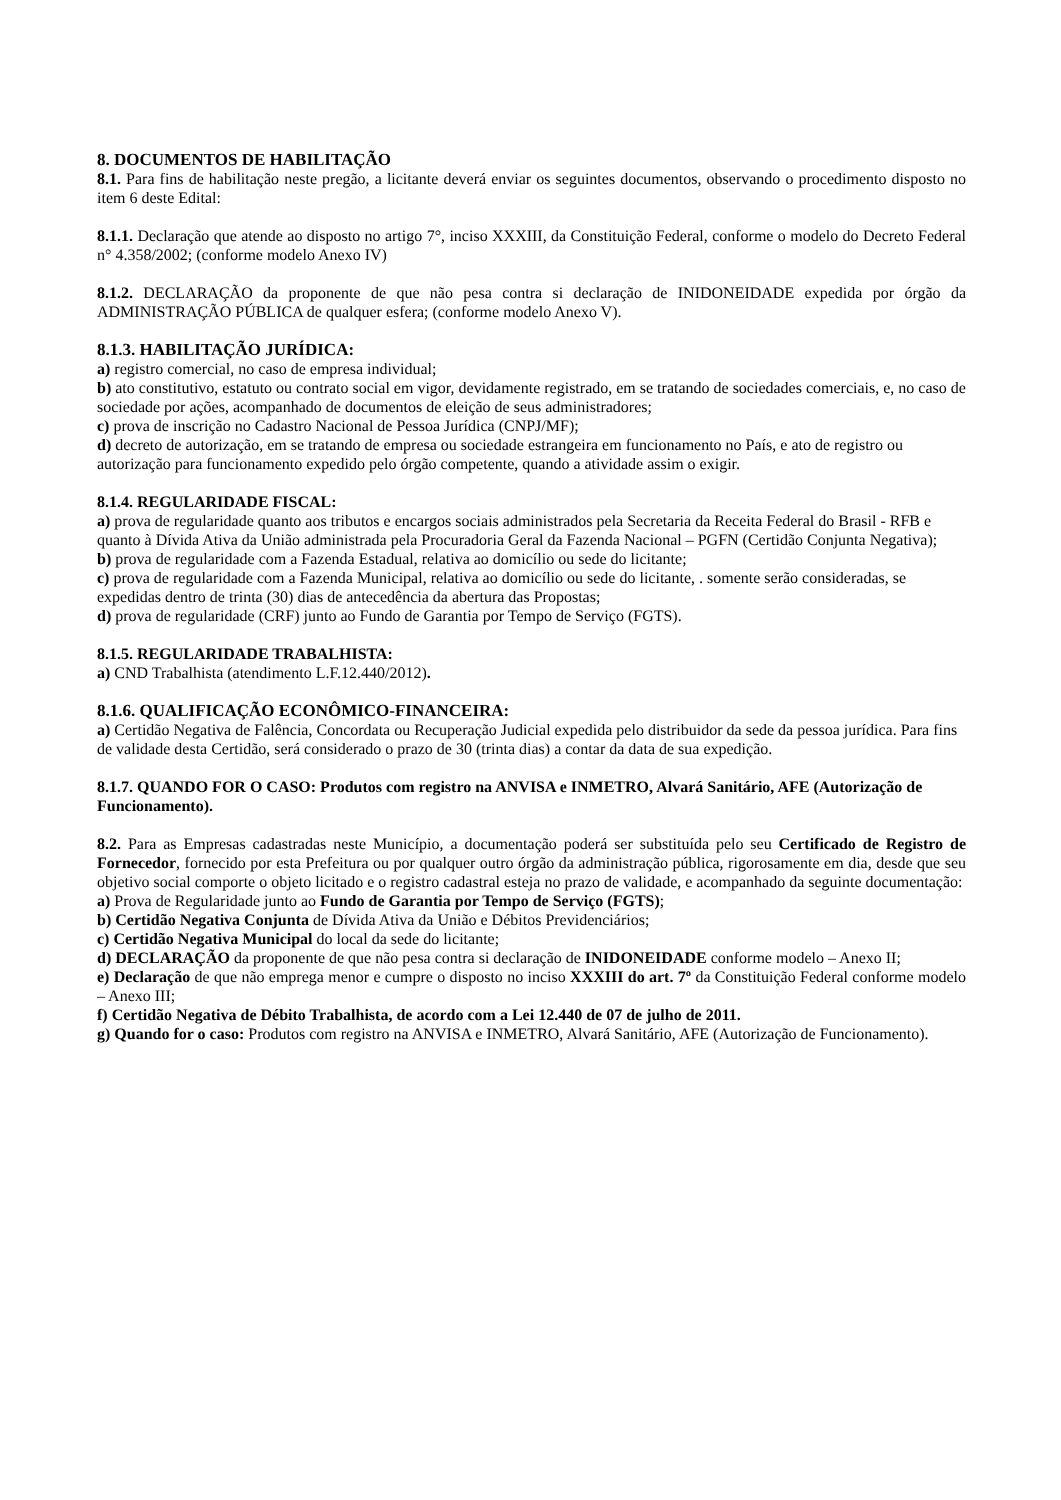8. DOCUMENTOS DE HABILITAÇÃO
8.1. Para fins de habilitação neste pregão, a licitante deverá enviar os seguintes documentos, observando o procedimento disposto no item 6 deste Edital:
8.1.1. Declaração que atende ao disposto no artigo 7°, inciso XXXIII, da Constituição Federal, conforme o modelo do Decreto Federal n° 4.358/2002; (conforme modelo Anexo IV)
8.1.2. DECLARAÇÃO da proponente de que não pesa contra si declaração de INIDONEIDADE expedida por órgão da ADMINISTRAÇÃO PÚBLICA de qualquer esfera; (conforme modelo Anexo V).
8.1.3. HABILITAÇÃO JURÍDICA:
a) registro comercial, no caso de empresa individual;
b) ato constitutivo, estatuto ou contrato social em vigor, devidamente registrado, em se tratando de sociedades comerciais, e, no caso de sociedade por ações, acompanhado de documentos de eleição de seus administradores;
c) prova de inscrição no Cadastro Nacional de Pessoa Jurídica (CNPJ/MF);
d) decreto de autorização, em se tratando de empresa ou sociedade estrangeira em funcionamento no País, e ato de registro ou autorização para funcionamento expedido pelo órgão competente, quando a atividade assim o exigir.
8.1.4. REGULARIDADE FISCAL:
a) prova de regularidade quanto aos tributos e encargos sociais administrados pela Secretaria da Receita Federal do Brasil - RFB e quanto à Dívida Ativa da União administrada pela Procuradoria Geral da Fazenda Nacional – PGFN (Certidão Conjunta Negativa);
b) prova de regularidade com a Fazenda Estadual, relativa ao domicílio ou sede do licitante;
c) prova de regularidade com a Fazenda Municipal, relativa ao domicílio ou sede do licitante, . somente serão consideradas, se expedidas dentro de trinta (30) dias de antecedência da abertura das Propostas;
d) prova de regularidade (CRF) junto ao Fundo de Garantia por Tempo de Serviço (FGTS).
8.1.5. REGULARIDADE TRABALHISTA:
a) CND Trabalhista (atendimento L.F.12.440/2012).
8.1.6. QUALIFICAÇÃO ECONÔMICO-FINANCEIRA:
a) Certidão Negativa de Falência, Concordata ou Recuperação Judicial expedida pelo distribuidor da sede da pessoa jurídica. Para fins de validade desta Certidão, será considerado o prazo de 30 (trinta dias) a contar da data de sua expedição.
8.1.7. QUANDO FOR O CASO: Produtos com registro na ANVISA e INMETRO, Alvará Sanitário, AFE (Autorização de Funcionamento).
8.2. Para as Empresas cadastradas neste Município, a documentação poderá ser substituída pelo seu Certificado de Registro de Fornecedor, fornecido por esta Prefeitura ou por qualquer outro órgão da administração pública, rigorosamente em dia, desde que seu objetivo social comporte o objeto licitado e o registro cadastral esteja no prazo de validade, e acompanhado da seguinte documentação:
a) Prova de Regularidade junto ao Fundo de Garantia por Tempo de Serviço (FGTS);
b) Certidão Negativa Conjunta de Dívida Ativa da União e Débitos Previdenciários;
c) Certidão Negativa Municipal do local da sede do licitante;
d) DECLARAÇÃO da proponente de que não pesa contra si declaração de INIDONEIDADE conforme modelo – Anexo II;
e) Declaração de que não emprega menor e cumpre o disposto no inciso XXXIII do art. 7º da Constituição Federal conforme modelo – Anexo III;
f) Certidão Negativa de Débito Trabalhista, de acordo com a Lei 12.440 de 07 de julho de 2011.
g) Quando for o caso: Produtos com registro na ANVISA e INMETRO, Alvará Sanitário, AFE (Autorização de Funcionamento).